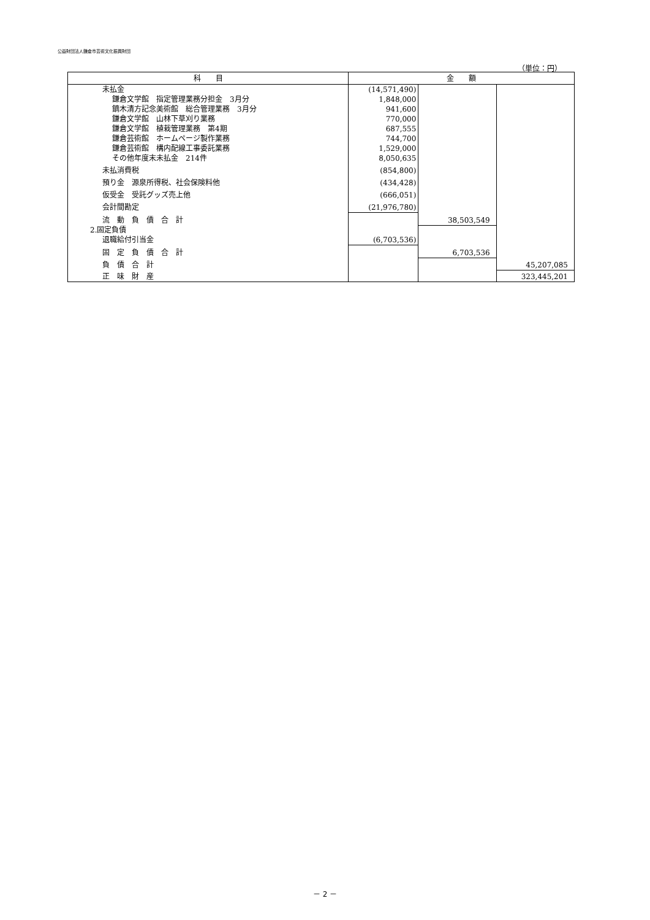公益財団法人鎌倉市芸術文化振興財団
（単位：円）
| 科 目 | 金 額 | | |
| --- | --- | --- | --- |
| 未払金 | (14,571,490) | | |
| 鎌倉文学館 指定管理業務分担金 3月分 | 1,848,000 | | |
| 鏑木清方記念美術館 総合管理業務 3月分 | 941,600 | | |
| 鎌倉文学館 山林下草刈り業務 | 770,000 | | |
| 鎌倉文学館 植栽管理業務 第4期 | 687,555 | | |
| 鎌倉芸術館 ホームページ製作業務 | 744,700 | | |
| 鎌倉芸術館 構内配線工事委託業務 | 1,529,000 | | |
| その他年度末未払金 214件 | 8,050,635 | | |
| 未払消費税 | (854,800) | | |
| 預り金 源泉所得税、社会保険料他 | (434,428) | | |
| 仮受金 受託グッズ売上他 | (666,051) | | |
| 会計間勘定 | (21,976,780) | | |
| 流 動 負 債 合 計 | | 38,503,549 | |
| 2.固定負債 | | | |
| 退職給付引当金 | (6,703,536) | | |
| 固 定 負 債 合 計 | | 6,703,536 | |
| 負 債 合 計 | | | 45,207,085 |
| 正 味 財 産 | | | 323,445,201 |
－ 2 －